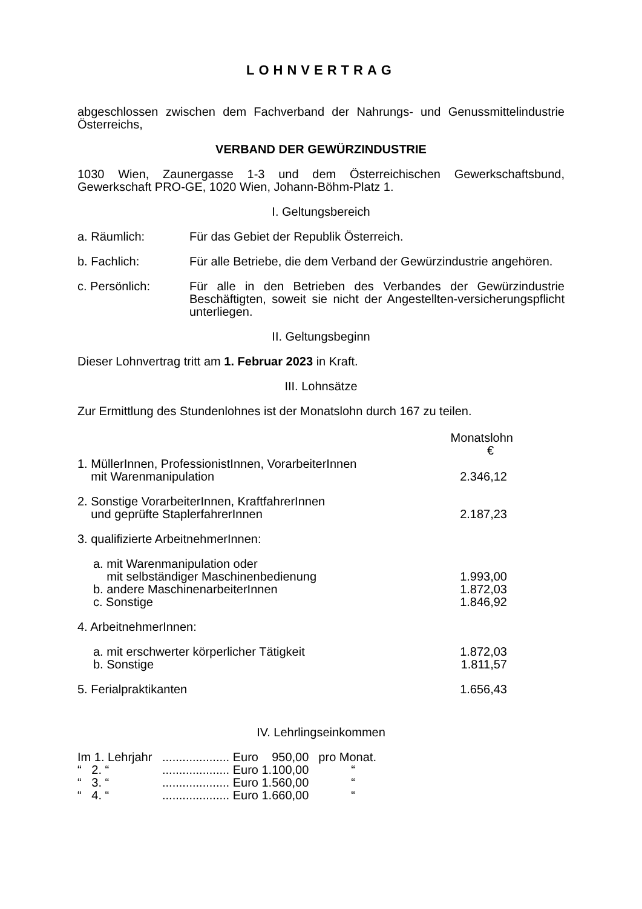LOHNVERTRAG
abgeschlossen zwischen dem Fachverband der Nahrungs- und Genussmittelindustrie Österreichs,
VERBAND DER GEWÜRZINDUSTRIE
1030 Wien, Zaunergasse 1-3 und dem Österreichischen Gewerkschaftsbund, Gewerkschaft PRO-GE, 1020 Wien, Johann-Böhm-Platz 1.
I. Geltungsbereich
| a. Räumlich: | Für das Gebiet der Republik Österreich. |
| b. Fachlich: | Für alle Betriebe, die dem Verband der Gewürzindustrie angehören. |
| c. Persönlich: | Für alle in den Betrieben des Verbandes der Gewürzindustrie Beschäftigten, soweit sie nicht der Angestellten-versicherungspflicht unterliegen. |
II. Geltungsbeginn
Dieser Lohnvertrag tritt am 1. Februar 2023 in Kraft.
III. Lohnsätze
Zur Ermittlung des Stundenlohnes ist der Monatslohn durch 167 zu teilen.
| | Monatslohn € |
| --- | --- |
| 1. MüllerInnen, ProfessionistInnen, VorarbeiterInnen mit Warenmanipulation | 2.346,12 |
| 2. Sonstige VorarbeiterInnen, KraftfahrerInnen und geprüfte StaplerfahrerInnen | 2.187,23 |
| 3. qualifizierte ArbeitnehmerInnen: | |
| a. mit Warenmanipulation oder mit selbständiger Maschinenbedienung | 1.993,00 |
| b. andere MaschinenarbeiterInnen | 1.872,03 |
| c. Sonstige | 1.846,92 |
| 4. ArbeitnehmerInnen: | |
| a. mit erschwerter körperlicher Tätigkeit | 1.872,03 |
| b. Sonstige | 1.811,57 |
| 5. Ferialpraktikanten | 1.656,43 |
IV. Lehrlingseinkommen
| Im 1. Lehrjahr | .................... Euro 950,00 | pro Monat. |
| “ 2. “ | .................... Euro 1.100,00 | “ |
| “ 3. “ | .................... Euro 1.560,00 | “ |
| “ 4. “ | .................... Euro 1.660,00 | “ |